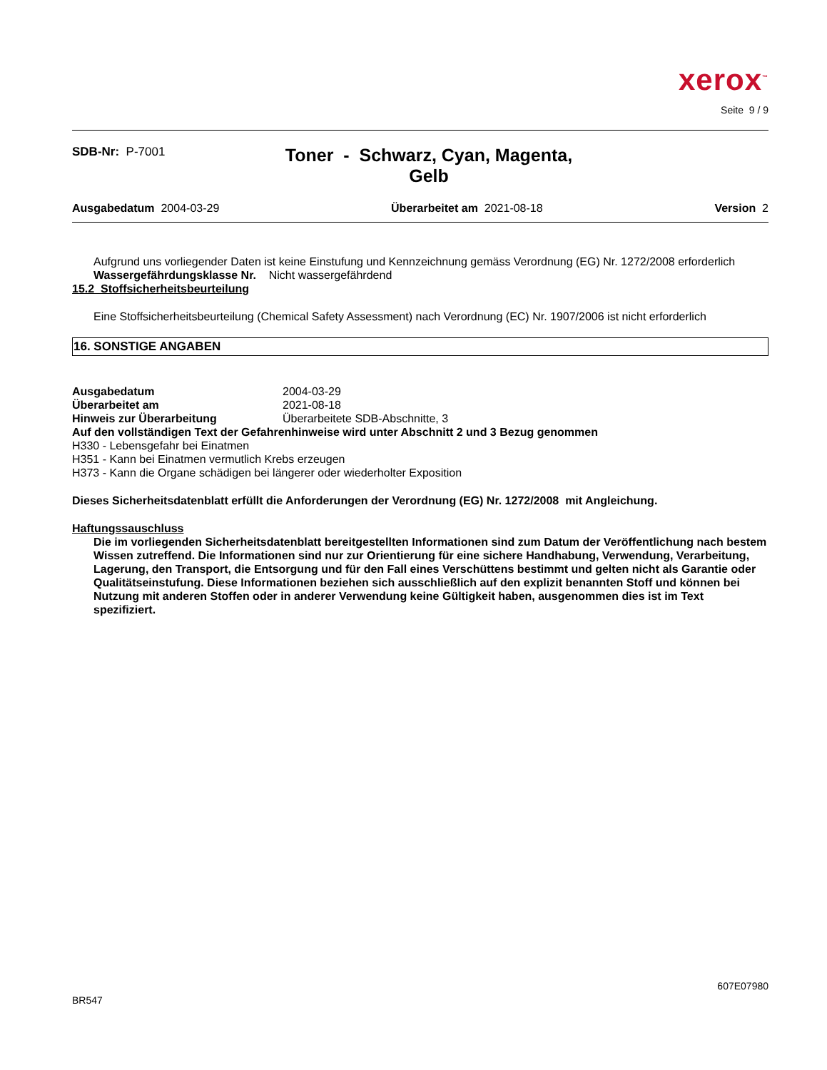xerox<sup>™</sup>
Seite 9 / 9
SDB-Nr: P-7001
Toner - Schwarz, Cyan, Magenta,
Gelb
Ausgabedatum 2004-03-29 Überarbeitet am 2021-08-18 Version 2
Aufgrund uns vorliegender Daten ist keine Einstufung und Kennzeichnung gemäss Verordnung (EG) Nr. 1272/2008 erforderlich
Wassergefährdungsklasse Nr. Nicht wassergefährdend
15.2 Stoffsicherheitsbeurteilung
Eine Stoffsicherheitsbeurteilung (Chemical Safety Assessment) nach Verordnung (EC) Nr. 1907/2006 ist nicht erforderlich
16. SONSTIGE ANGABEN
Ausgabedatum 2004-03-29
Überarbeitet am 2021-08-18
Hinweis zur Überarbeitung Überarbeitete SDB-Abschnitte, 3
Auf den vollständigen Text der Gefahrenhinweise wird unter Abschnitt 2 und 3 Bezug genommen
H330 - Lebensgefahr bei Einatmen
H351 - Kann bei Einatmen vermutlich Krebs erzeugen
H373 - Kann die Organe schädigen bei längerer oder wiederholter Exposition
Dieses Sicherheitsdatenblatt erfüllt die Anforderungen der Verordnung (EG) Nr. 1272/2008 mit Angleichung.
Haftungssauschluss
Die im vorliegenden Sicherheitsdatenblatt bereitgestellten Informationen sind zum Datum der Veröffentlichung nach bestem Wissen zutreffend. Die Informationen sind nur zur Orientierung für eine sichere Handhabung, Verwendung, Verarbeitung, Lagerung, den Transport, die Entsorgung und für den Fall eines Verschüttens bestimmt und gelten nicht als Garantie oder Qualitätseinstufung. Diese Informationen beziehen sich ausschließlich auf den explizit benannten Stoff und können bei Nutzung mit anderen Stoffen oder in anderer Verwendung keine Gültigkeit haben, ausgenommen dies ist im Text spezifiziert.
BR547 607E07980